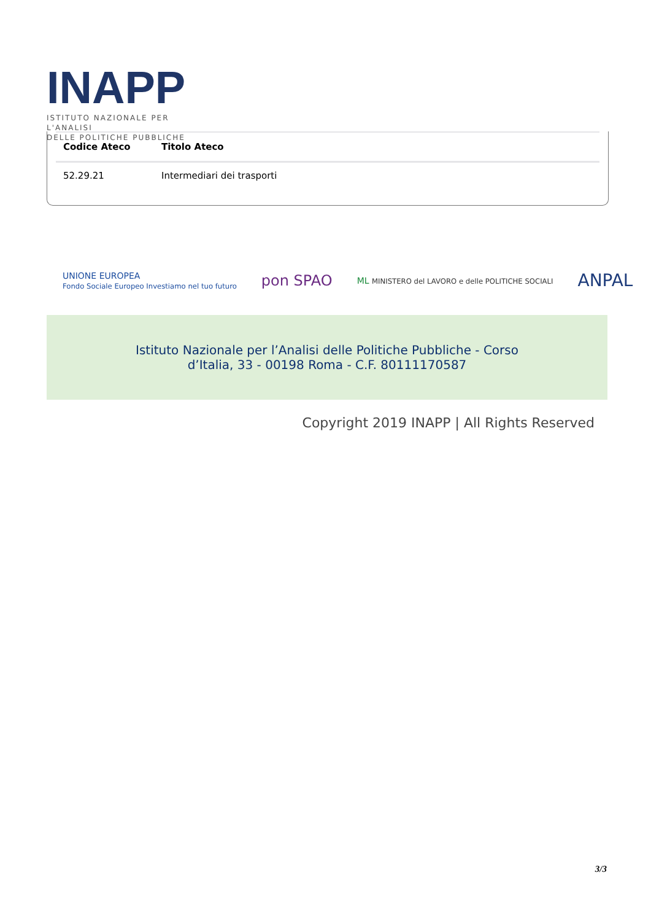INAPP
ISTITUTO NAZIONALE PER L'ANALISI
DELLE POLITICHE PUBBLICHE
| Codice Ateco | Titolo Ateco |
| --- | --- |
| 52.29.21 | Intermediari dei trasporti |
UNIONE EUROPEA
Fondo Sociale Europeo Investiamo nel tuo futuro pon SPAO ML MINISTERO del LAVORO e delle POLITICHE SOCIALI ANPAL
Istituto Nazionale per l’Analisi delle Politiche Pubbliche - Corso
d’Italia, 33 - 00198 Roma - C.F. 80111170587
Copyright 2019 INAPP | All Rights Reserved
3/3